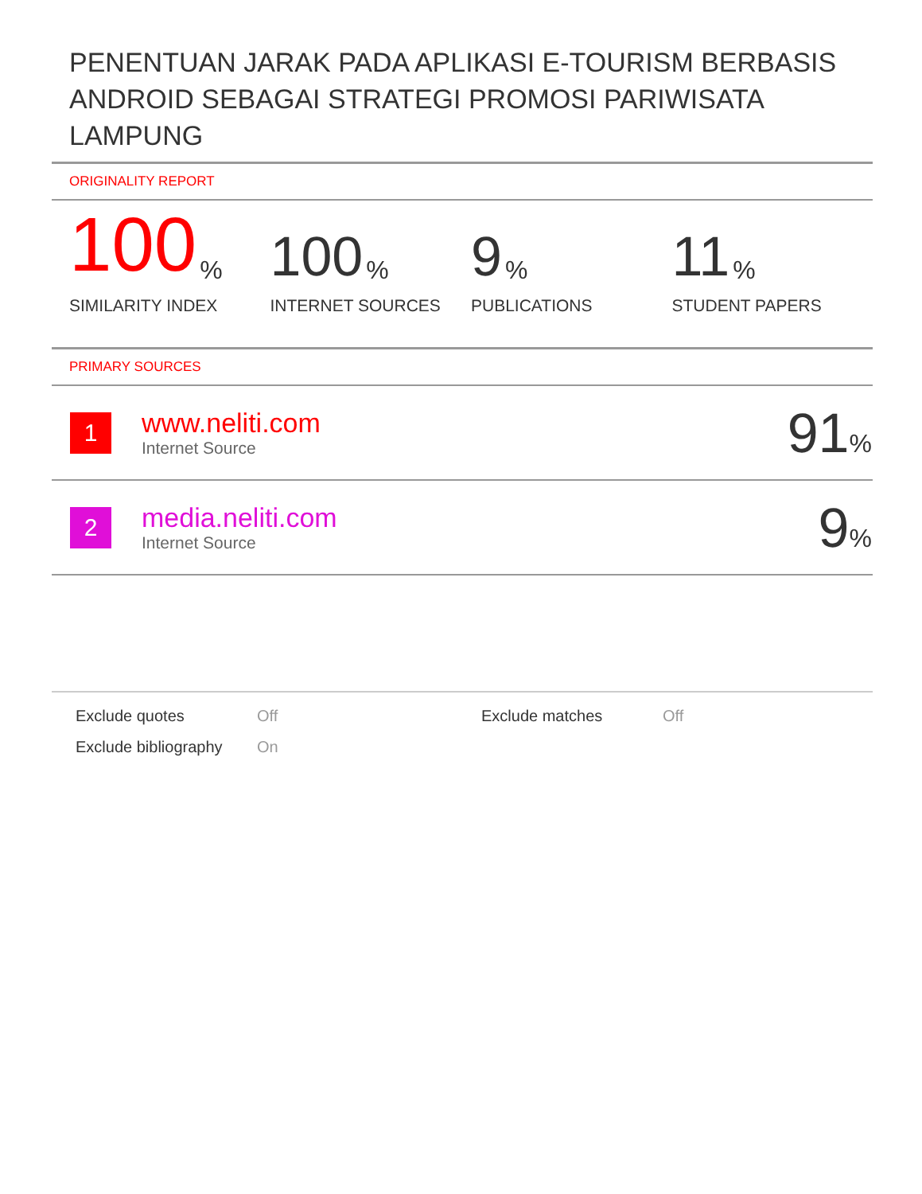PENENTUAN JARAK PADA APLIKASI E-TOURISM BERBASIS ANDROID SEBAGAI STRATEGI PROMOSI PARIWISATA LAMPUNG
ORIGINALITY REPORT
100%
SIMILARITY INDEX
100%
INTERNET SOURCES
9%
PUBLICATIONS
11%
STUDENT PAPERS
PRIMARY SOURCES
| 1 | www.neliti.com Internet Source | 91 % |
| 2 | media.neliti.com Internet Source | 9 % |
Exclude quotes
Off
Exclude matches
Off
Exclude bibliography
On